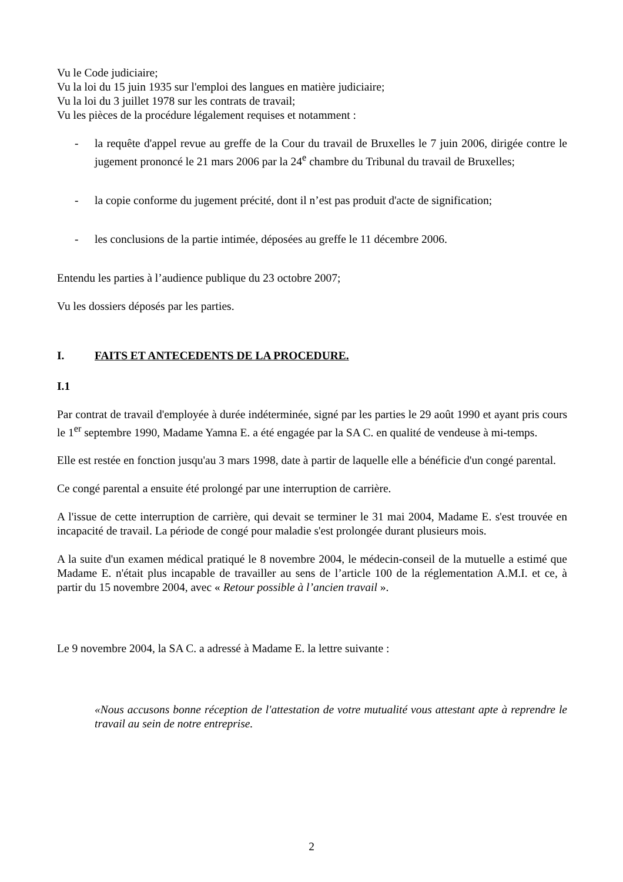Vu le Code judiciaire;
Vu la loi du 15 juin 1935 sur l'emploi des langues en matière judiciaire;
Vu la loi du 3 juillet 1978 sur les contrats de travail;
Vu les pièces de la procédure légalement requises et notamment :
- la requête d'appel revue au greffe de la Cour du travail de Bruxelles le 7 juin 2006, dirigée contre le jugement prononcé le 21 mars 2006 par la 24<sup>e</sup> chambre du Tribunal du travail de Bruxelles;
- la copie conforme du jugement précité, dont il n’est pas produit d'acte de signification;
- les conclusions de la partie intimée, déposées au greffe le 11 décembre 2006.
Entendu les parties à l’audience publique du 23 octobre 2007;
Vu les dossiers déposés par les parties.
I. FAITS ET ANTECEDENTS DE LA PROCEDURE.
I.1
Par contrat de travail d'employée à durée indéterminée, signé par les parties le 29 août 1990 et ayant pris cours le 1<sup>er</sup> septembre 1990, Madame Yamna E. a été engagée par la SA C. en qualité de vendeuse à mi-temps.
Elle est restée en fonction jusqu'au 3 mars 1998, date à partir de laquelle elle a bénéficie d'un congé parental.
Ce congé parental a ensuite été prolongé par une interruption de carrière.
A l'issue de cette interruption de carrière, qui devait se terminer le 31 mai 2004, Madame E. s'est trouvée en incapacité de travail. La période de congé pour maladie s'est prolongée durant plusieurs mois.
A la suite d'un examen médical pratiqué le 8 novembre 2004, le médecin-conseil de la mutuelle a estimé que Madame E. n'était plus incapable de travailler au sens de l’article 100 de la réglementation A.M.I. et ce, à partir du 15 novembre 2004, avec « Retour possible à l’ancien travail ».
Le 9 novembre 2004, la SA C. a adressé à Madame E. la lettre suivante :
«Nous accusons bonne réception de l'attestation de votre mutualité vous attestant apte à reprendre le travail au sein de notre entreprise.
2